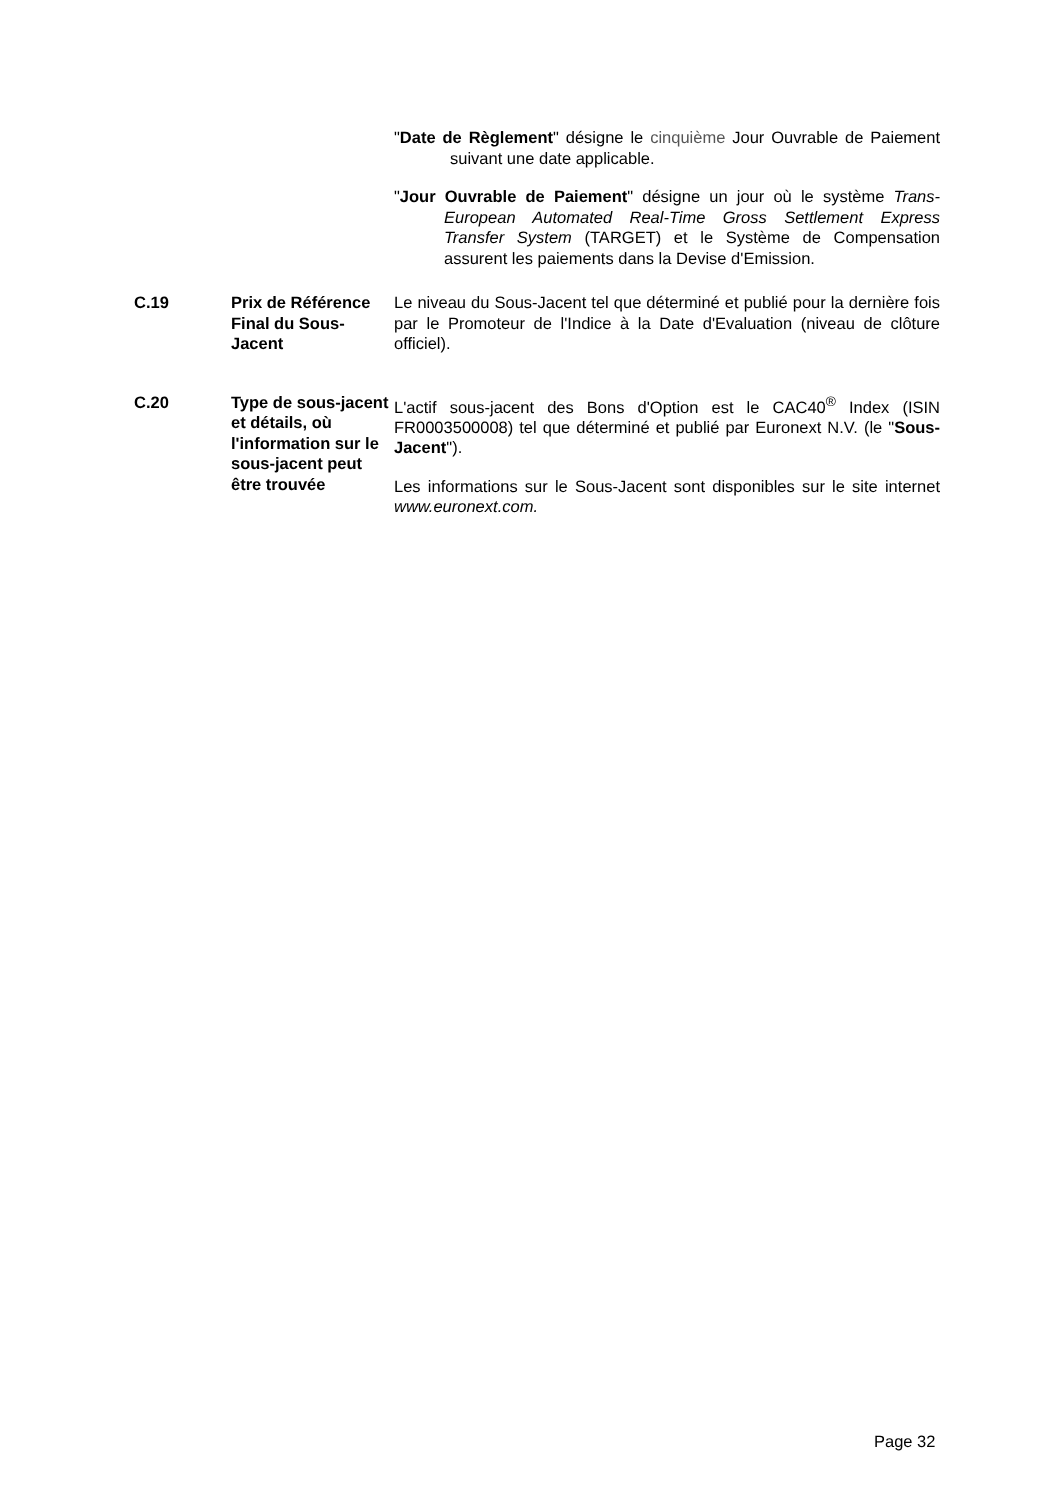"Date de Règlement" désigne le cinquième Jour Ouvrable de Paiement suivant une date applicable.
"Jour Ouvrable de Paiement" désigne un jour où le système Trans-European Automated Real-Time Gross Settlement Express Transfer System (TARGET) et le Système de Compensation assurent les paiements dans la Devise d'Emission.
| C.19 | Prix de Référence Final du Sous-Jacent | Le niveau du Sous-Jacent tel que déterminé et publié pour la dernière fois par le Promoteur de l'Indice à la Date d'Evaluation (niveau de clôture officiel). |
| C.20 | Type de sous-jacent et détails, où l'information sur le sous-jacent peut être trouvée | L'actif sous-jacent des Bons d'Option est le CAC40<sup>®</sup> Index (ISIN FR0003500008) tel que déterminé et publié par Euronext N.V. (le " Sous-Jacent "). Les informations sur le Sous-Jacent sont disponibles sur le site internet www.euronext.com. |
Page 32